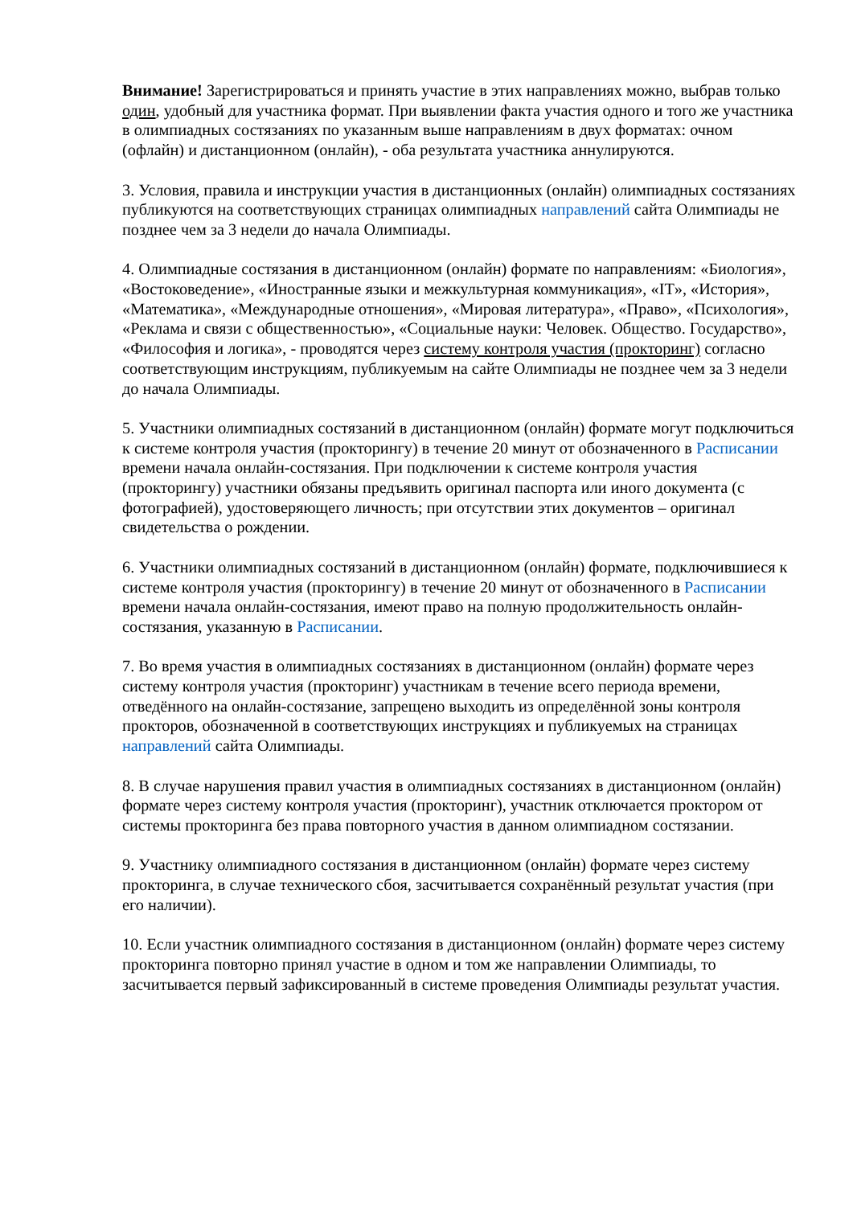Внимание! Зарегистрироваться и принять участие в этих направлениях можно, выбрав только один, удобный для участника формат. При выявлении факта участия одного и того же участника в олимпиадных состязаниях по указанным выше направлениям в двух форматах: очном (офлайн) и дистанционном (онлайн), - оба результата участника аннулируются.
3. Условия, правила и инструкции участия в дистанционных (онлайн) олимпиадных состязаниях публикуются на соответствующих страницах олимпиадных направлений сайта Олимпиады не позднее чем за 3 недели до начала Олимпиады.
4. Олимпиадные состязания в дистанционном (онлайн) формате по направлениям: «Биология», «Востоковедение», «Иностранные языки и межкультурная коммуникация», «IT», «История», «Математика», «Международные отношения», «Мировая литература», «Право», «Психология», «Реклама и связи с общественностью», «Социальные науки: Человек. Общество. Государство», «Философия и логика», - проводятся через систему контроля участия (прокторинг) согласно соответствующим инструкциям, публикуемым на сайте Олимпиады не позднее чем за 3 недели до начала Олимпиады.
5. Участники олимпиадных состязаний в дистанционном (онлайн) формате могут подключиться к системе контроля участия (прокторингу) в течение 20 минут от обозначенного в Расписании времени начала онлайн-состязания. При подключении к системе контроля участия (прокторингу) участники обязаны предъявить оригинал паспорта или иного документа (с фотографией), удостоверяющего личность; при отсутствии этих документов – оригинал свидетельства о рождении.
6. Участники олимпиадных состязаний в дистанционном (онлайн) формате, подключившиеся к системе контроля участия (прокторингу) в течение 20 минут от обозначенного в Расписании времени начала онлайн-состязания, имеют право на полную продолжительность онлайн-состязания, указанную в Расписании.
7. Во время участия в олимпиадных состязаниях в дистанционном (онлайн) формате через систему контроля участия (прокторинг) участникам в течение всего периода времени, отведённого на онлайн-состязание, запрещено выходить из определённой зоны контроля прокторов, обозначенной в соответствующих инструкциях и публикуемых на страницах направлений сайта Олимпиады.
8. В случае нарушения правил участия в олимпиадных состязаниях в дистанционном (онлайн) формате через систему контроля участия (прокторинг), участник отключается проктором от системы прокторинга без права повторного участия в данном олимпиадном состязании.
9. Участнику олимпиадного состязания в дистанционном (онлайн) формате через систему прокторинга, в случае технического сбоя, засчитывается сохранённый результат участия (при его наличии).
10. Если участник олимпиадного состязания в дистанционном (онлайн) формате через систему прокторинга повторно принял участие в одном и том же направлении Олимпиады, то засчитывается первый зафиксированный в системе проведения Олимпиады результат участия.